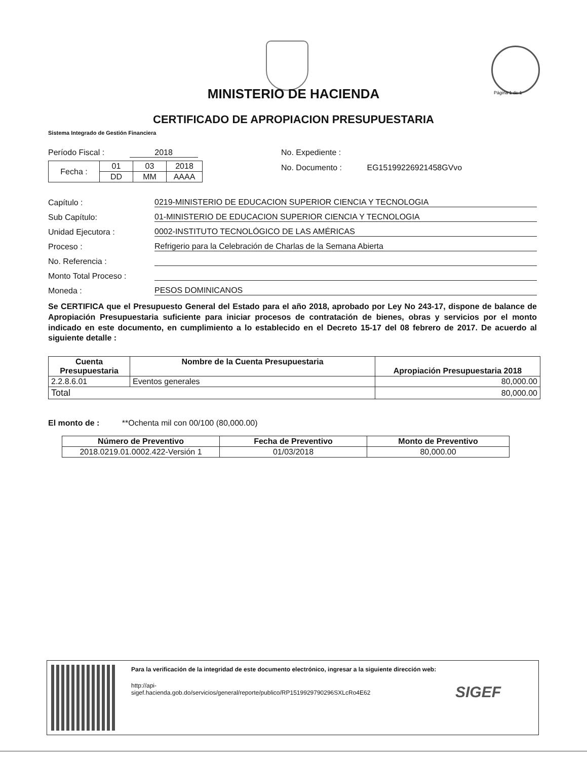MINISTERIO DE HACIENDA
CERTIFICADO DE APROPIACION PRESUPUESTARIA
Página 1 de 1
Sistema Integrado de Gestión Financiera
Período Fiscal : 2018
| Fecha : | 01 | 03 | 2018 |
| | DD | MM | AAAA |
No. Expediente :
No. Documento : EG15199226921458GVvo
Capítulo : 0219-MINISTERIO DE EDUCACION SUPERIOR CIENCIA Y TECNOLOGIA
Sub Capítulo: 01-MINISTERIO DE EDUCACION SUPERIOR CIENCIA Y TECNOLOGIA
Unidad Ejecutora : 0002-INSTITUTO TECNOLÓGICO DE LAS AMÉRICAS
Proceso : Refrigerio para la Celebración de Charlas de la Semana Abierta
No. Referencia :
Monto Total Proceso :
Moneda : PESOS DOMINICANOS
Se CERTIFICA que el Presupuesto General del Estado para el año 2018, aprobado por Ley No 243-17, dispone de balance de Apropiación Presupuestaria suficiente para iniciar procesos de contratación de bienes, obras y servicios por el monto indicado en este documento, en cumplimiento a lo establecido en el Decreto 15-17 del 08 febrero de 2017. De acuerdo al siguiente detalle :
| Cuenta Presupuestaria | Nombre de la Cuenta Presupuestaria | Apropiación Presupuestaria 2018 |
| --- | --- | --- |
| 2.2.8.6.01 | Eventos generales | 80,000.00 |
| Total | | 80,000.00 |
El monto de : **Ochenta mil con 00/100 (80,000.00)
| Número de Preventivo | Fecha de Preventivo | Monto de Preventivo |
| --- | --- | --- |
| 2018.0219.01.0002.422-Versión 1 | 01/03/2018 | 80,000.00 |
Para la verificación de la integridad de este documento electrónico, ingresar a la siguiente dirección web:
http://api-
sigef.hacienda.gob.do/servicios/general/reporte/publico/RP1519929790296SXLcRo4E62
SIGEF